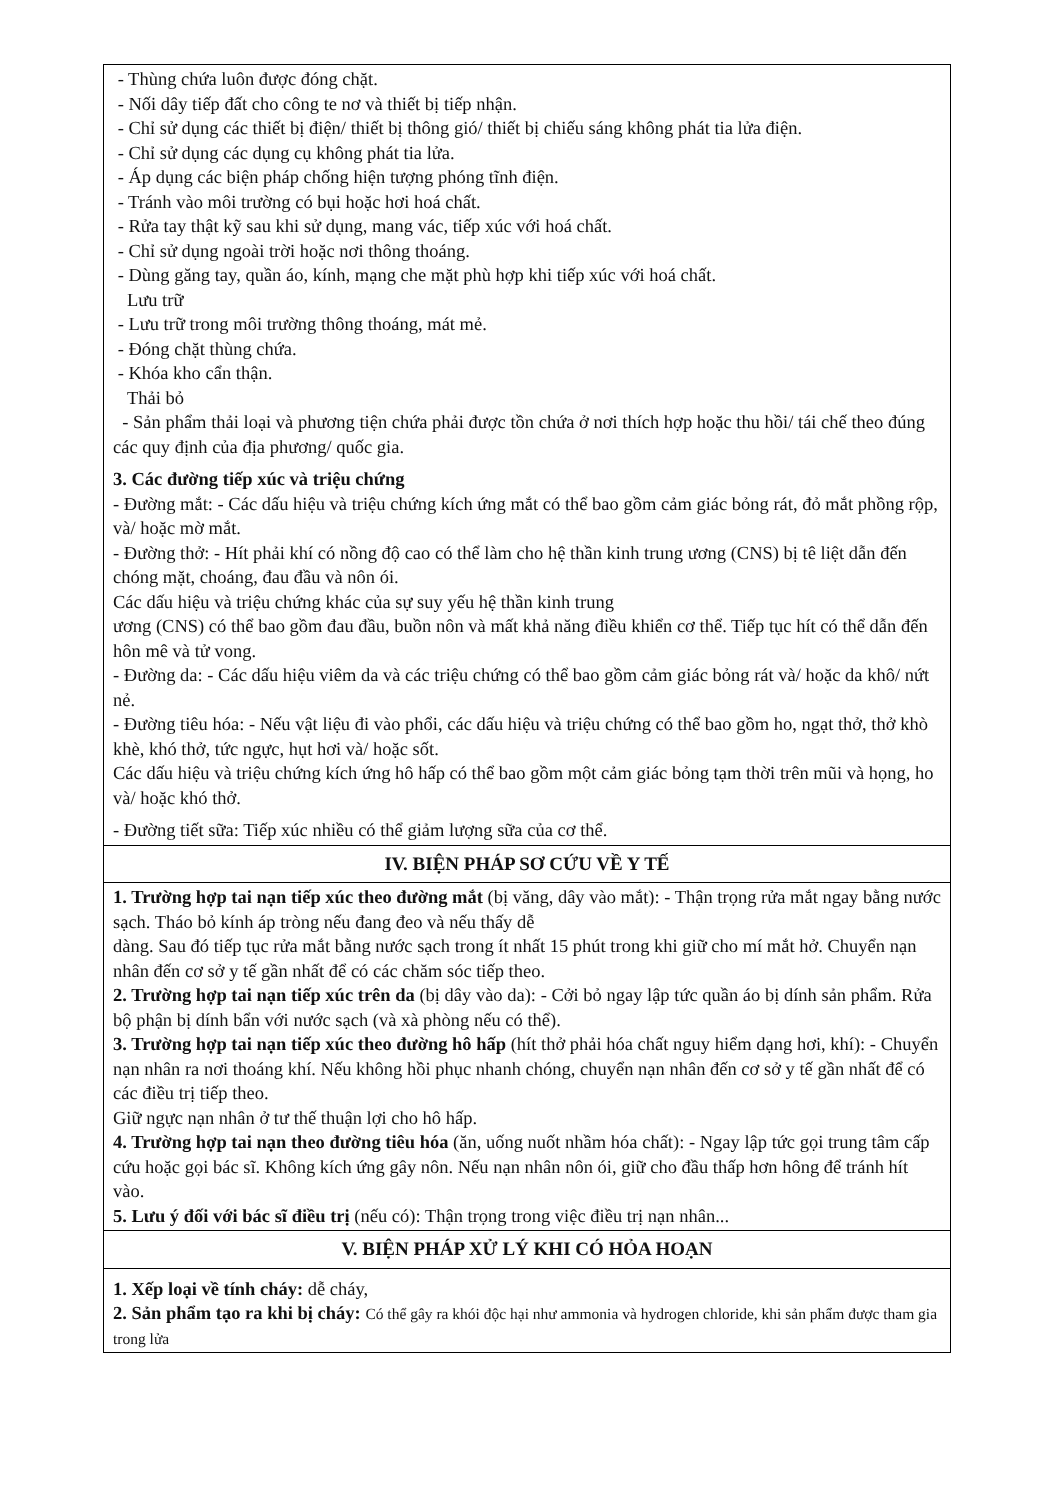| - Thùng chứa luôn được đóng chặt. - Nối dây tiếp đất cho công te nơ và thiết bị tiếp nhận. - Chỉ sử dụng các thiết bị điện/ thiết bị thông gió/ thiết bị chiếu sáng không phát tia lửa điện. - Chỉ sử dụng các dụng cụ không phát tia lửa. - Áp dụng các biện pháp chống hiện tượng phóng tĩnh điện. - Tránh vào môi trường có bụi hoặc hơi hoá chất. - Rửa tay thật kỹ sau khi sử dụng, mang vác, tiếp xúc với hoá chất. - Chỉ sử dụng ngoài trời hoặc nơi thông thoáng. - Dùng găng tay, quần áo, kính, mạng che mặt phù hợp khi tiếp xúc với hoá chất. Lưu trữ - Lưu trữ trong môi trường thông thoáng, mát mẻ. - Đóng chặt thùng chứa. - Khóa kho cẩn thận. Thải bỏ - Sản phẩm thải loại và phương tiện chứa phải được tồn chứa ở nơi thích hợp hoặc thu hồi/ tái chế theo đúng các quy định của địa phương/ quốc gia. 3. Các đường tiếp xúc và triệu chứng - Đường mắt: - Các dấu hiệu và triệu chứng kích ứng mắt có thể bao gồm cảm giác bỏng rát, đỏ mắt phồng rộp, và/ hoặc mờ mắt. - Đường thở: - Hít phải khí có nồng độ cao có thể làm cho hệ thần kinh trung ương (CNS) bị tê liệt dẫn đến chóng mặt, choáng, đau đầu và nôn ói. Các dấu hiệu và triệu chứng khác của sự suy yếu hệ thần kinh trung ương (CNS) có thể bao gồm đau đầu, buồn nôn và mất khả năng điều khiển cơ thể. Tiếp tục hít có thể dẫn đến hôn mê và tử vong. - Đường da: - Các dấu hiệu viêm da và các triệu chứng có thể bao gồm cảm giác bỏng rát và/ hoặc da khô/ nứt nẻ. - Đường tiêu hóa: - Nếu vật liệu đi vào phổi, các dấu hiệu và triệu chứng có thể bao gồm ho, ngạt thở, thở khò khè, khó thở, tức ngực, hụt hơi và/ hoặc sốt. Các dấu hiệu và triệu chứng kích ứng hô hấp có thể bao gồm một cảm giác bỏng tạm thời trên mũi và họng, ho và/ hoặc khó thở. - Đường tiết sữa: Tiếp xúc nhiều có thể giảm lượng sữa của cơ thể. |
| IV. BIỆN PHÁP SƠ CỨU VỀ Y TẾ |
| 1. Trường hợp tai nạn tiếp xúc theo đường mắt (bị văng, dây vào mắt): - Thận trọng rửa mắt ngay bằng nước sạch. Tháo bỏ kính áp tròng nếu đang đeo và nếu thấy dễ dàng. Sau đó tiếp tục rửa mắt bằng nước sạch trong ít nhất 15 phút trong khi giữ cho mí mắt hở. Chuyển nạn nhân đến cơ sở y tế gần nhất để có các chăm sóc tiếp theo. 2. Trường hợp tai nạn tiếp xúc trên da (bị dây vào da): - Cởi bỏ ngay lập tức quần áo bị dính sản phẩm. Rửa bộ phận bị dính bẩn với nước sạch (và xà phòng nếu có thể). 3. Trường hợp tai nạn tiếp xúc theo đường hô hấp (hít thở phải hóa chất nguy hiểm dạng hơi, khí): - Chuyển nạn nhân ra nơi thoáng khí. Nếu không hồi phục nhanh chóng, chuyển nạn nhân đến cơ sở y tế gần nhất để có các điều trị tiếp theo. Giữ ngực nạn nhân ở tư thế thuận lợi cho hô hấp. 4. Trường hợp tai nạn theo đường tiêu hóa (ăn, uống nuốt nhầm hóa chất): - Ngay lập tức gọi trung tâm cấp cứu hoặc gọi bác sĩ. Không kích ứng gây nôn. Nếu nạn nhân nôn ói, giữ cho đầu thấp hơn hông để tránh hít vào. 5. Lưu ý đối với bác sĩ điều trị (nếu có): Thận trọng trong việc điều trị nạn nhân... |
| V. BIỆN PHÁP XỬ LÝ KHI CÓ HỎA HOẠN |
| 1. Xếp loại về tính cháy: dễ cháy, 2. Sản phẩm tạo ra khi bị cháy: Có thể gây ra khói độc hại như ammonia và hydrogen chloride, khi sản phẩm được tham gia trong lửa |